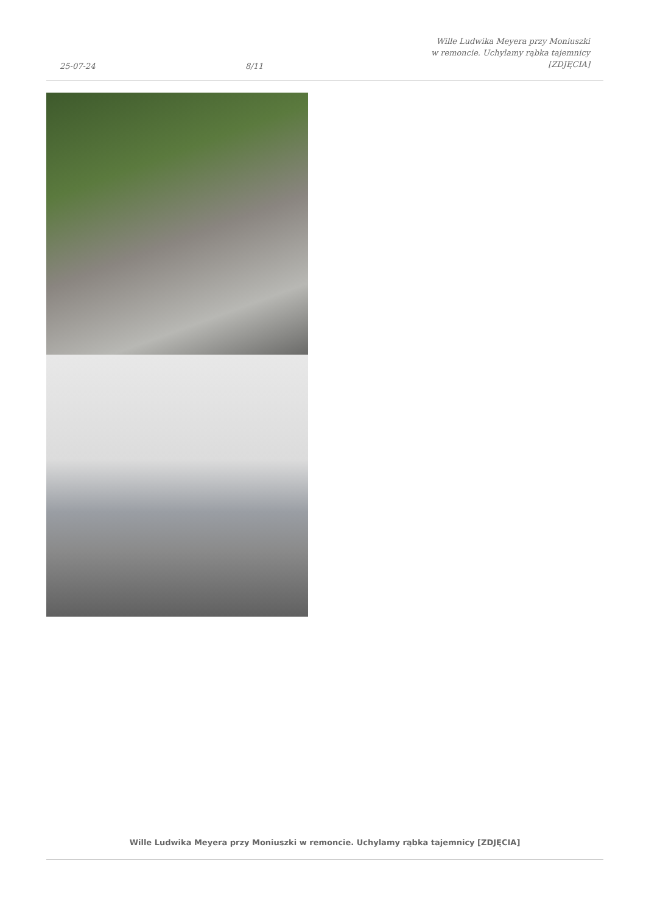25-07-24
8/11
Wille Ludwika Meyera przy Moniuszki
w remoncie. Uchylamy rąbka tajemnicy
[ZDJĘCIA]
Wille Ludwika Meyera przy Moniuszki w remoncie. Uchylamy rąbka tajemnicy [ZDJĘCIA]